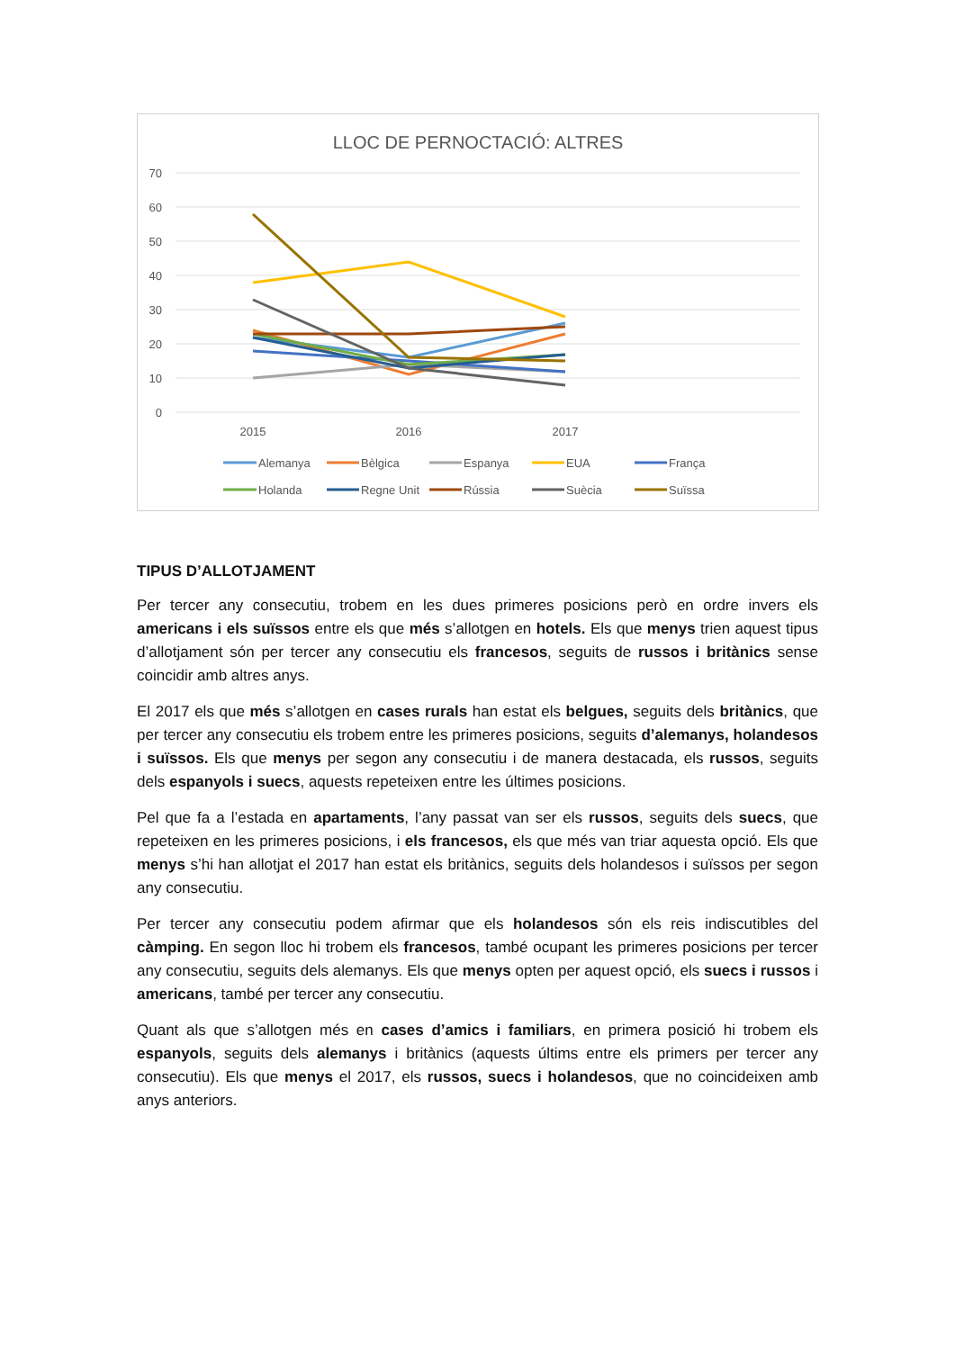LLOC DE PERNOCTACIÓ: ALTRES
70
60
50
40
30
20
10
0
2015
2016
2017
Alemanya
Bèlgica
Espanya
EUA
França
Holanda
Regne Unit
Rússia
Suècia
Suïssa
TIPUS D’ALLOTJAMENT
Per tercer any consecutiu, trobem en les dues primeres posicions però en ordre invers els americans i els suïssos entre els que més s’allotgen en hotels. Els que menys trien aquest tipus d’allotjament són per tercer any consecutiu els francesos, seguits de russos i britànics sense coincidir amb altres anys.
El 2017 els que més s’allotgen en cases rurals han estat els belgues, seguits dels britànics, que per tercer any consecutiu els trobem entre les primeres posicions, seguits d’alemanys, holandesos i suïssos. Els que menys per segon any consecutiu i de manera destacada, els russos, seguits dels espanyols i suecs, aquests repeteixen entre les últimes posicions.
Pel que fa a l’estada en apartaments, l’any passat van ser els russos, seguits dels suecs, que repeteixen en les primeres posicions, i els francesos, els que més van triar aquesta opció. Els que menys s’hi han allotjat el 2017 han estat els britànics, seguits dels holandesos i suïssos per segon any consecutiu.
Per tercer any consecutiu podem afirmar que els holandesos són els reis indiscutibles del càmping. En segon lloc hi trobem els francesos, també ocupant les primeres posicions per tercer any consecutiu, seguits dels alemanys. Els que menys opten per aquest opció, els suecs i russos i americans, també per tercer any consecutiu.
Quant als que s’allotgen més en cases d’amics i familiars, en primera posició hi trobem els espanyols, seguits dels alemanys i britànics (aquests últims entre els primers per tercer any consecutiu). Els que menys el 2017, els russos, suecs i holandesos, que no coincideixen amb anys anteriors.